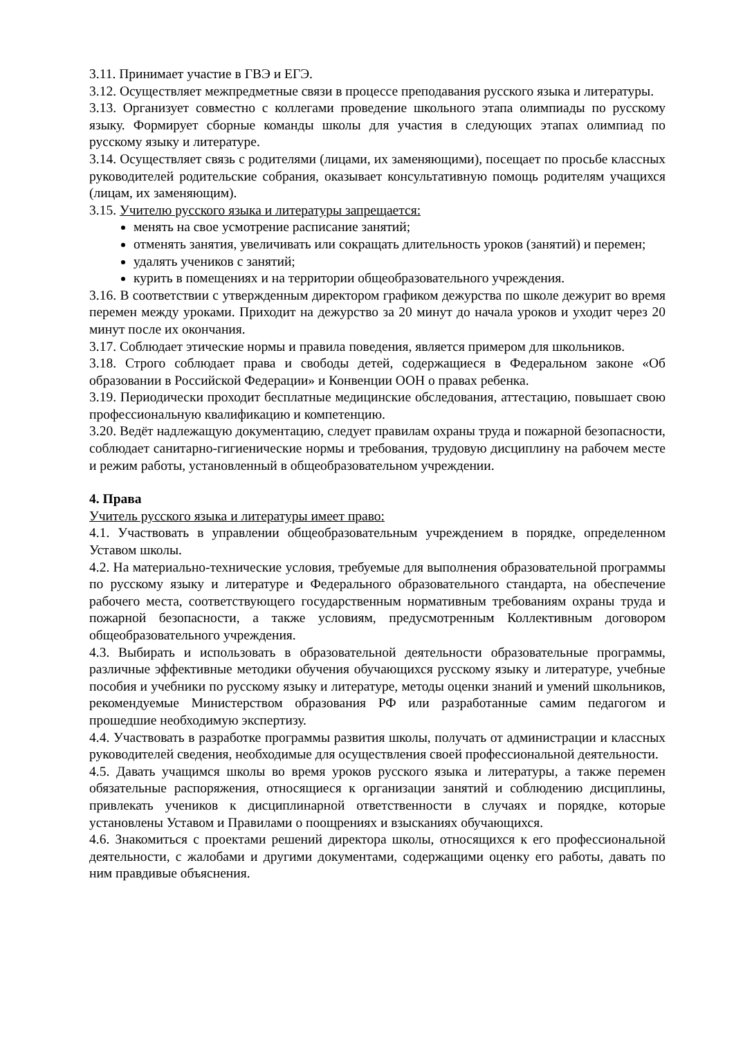3.11. Принимает участие в ГВЭ и ЕГЭ.
3.12. Осуществляет межпредметные связи в процессе преподавания русского языка и литературы.
3.13. Организует совместно с коллегами проведение школьного этапа олимпиады по русскому языку. Формирует сборные команды школы для участия в следующих этапах олимпиад по русскому языку и литературе.
3.14. Осуществляет связь с родителями (лицами, их заменяющими), посещает по просьбе классных руководителей родительские собрания, оказывает консультативную помощь родителям учащихся (лицам, их заменяющим).
3.15. Учителю русского языка и литературы запрещается:
менять на свое усмотрение расписание занятий;
отменять занятия, увеличивать или сокращать длительность уроков (занятий) и перемен;
удалять учеников с занятий;
курить в помещениях и на территории общеобразовательного учреждения.
3.16. В соответствии с утвержденным директором графиком дежурства по школе дежурит во время перемен между уроками. Приходит на дежурство за 20 минут до начала уроков и уходит через 20 минут после их окончания.
3.17. Соблюдает этические нормы и правила поведения, является примером для школьников.
3.18. Строго соблюдает права и свободы детей, содержащиеся в Федеральном законе «Об образовании в Российской Федерации» и Конвенции ООН о правах ребенка.
3.19. Периодически проходит бесплатные медицинские обследования, аттестацию, повышает свою профессиональную квалификацию и компетенцию.
3.20. Ведёт надлежащую документацию, следует правилам охраны труда и пожарной безопасности, соблюдает санитарно-гигиенические нормы и требования, трудовую дисциплину на рабочем месте и режим работы, установленный в общеобразовательном учреждении.
4. Права
Учитель русского языка и литературы имеет право:
4.1. Участвовать в управлении общеобразовательным учреждением в порядке, определенном Уставом школы.
4.2. На материально-технические условия, требуемые для выполнения образовательной программы по русскому языку и литературе и Федерального образовательного стандарта, на обеспечение рабочего места, соответствующего государственным нормативным требованиям охраны труда и пожарной безопасности, а также условиям, предусмотренным Коллективным договором общеобразовательного учреждения.
4.3. Выбирать и использовать в образовательной деятельности образовательные программы, различные эффективные методики обучения обучающихся русскому языку и литературе, учебные пособия и учебники по русскому языку и литературе, методы оценки знаний и умений школьников, рекомендуемые Министерством образования РФ или разработанные самим педагогом и прошедшие необходимую экспертизу.
4.4. Участвовать в разработке программы развития школы, получать от администрации и классных руководителей сведения, необходимые для осуществления своей профессиональной деятельности.
4.5. Давать учащимся школы во время уроков русского языка и литературы, а также перемен обязательные распоряжения, относящиеся к организации занятий и соблюдению дисциплины, привлекать учеников к дисциплинарной ответственности в случаях и порядке, которые установлены Уставом и Правилами о поощрениях и взысканиях обучающихся.
4.6. Знакомиться с проектами решений директора школы, относящихся к его профессиональной деятельности, с жалобами и другими документами, содержащими оценку его работы, давать по ним правдивые объяснения.